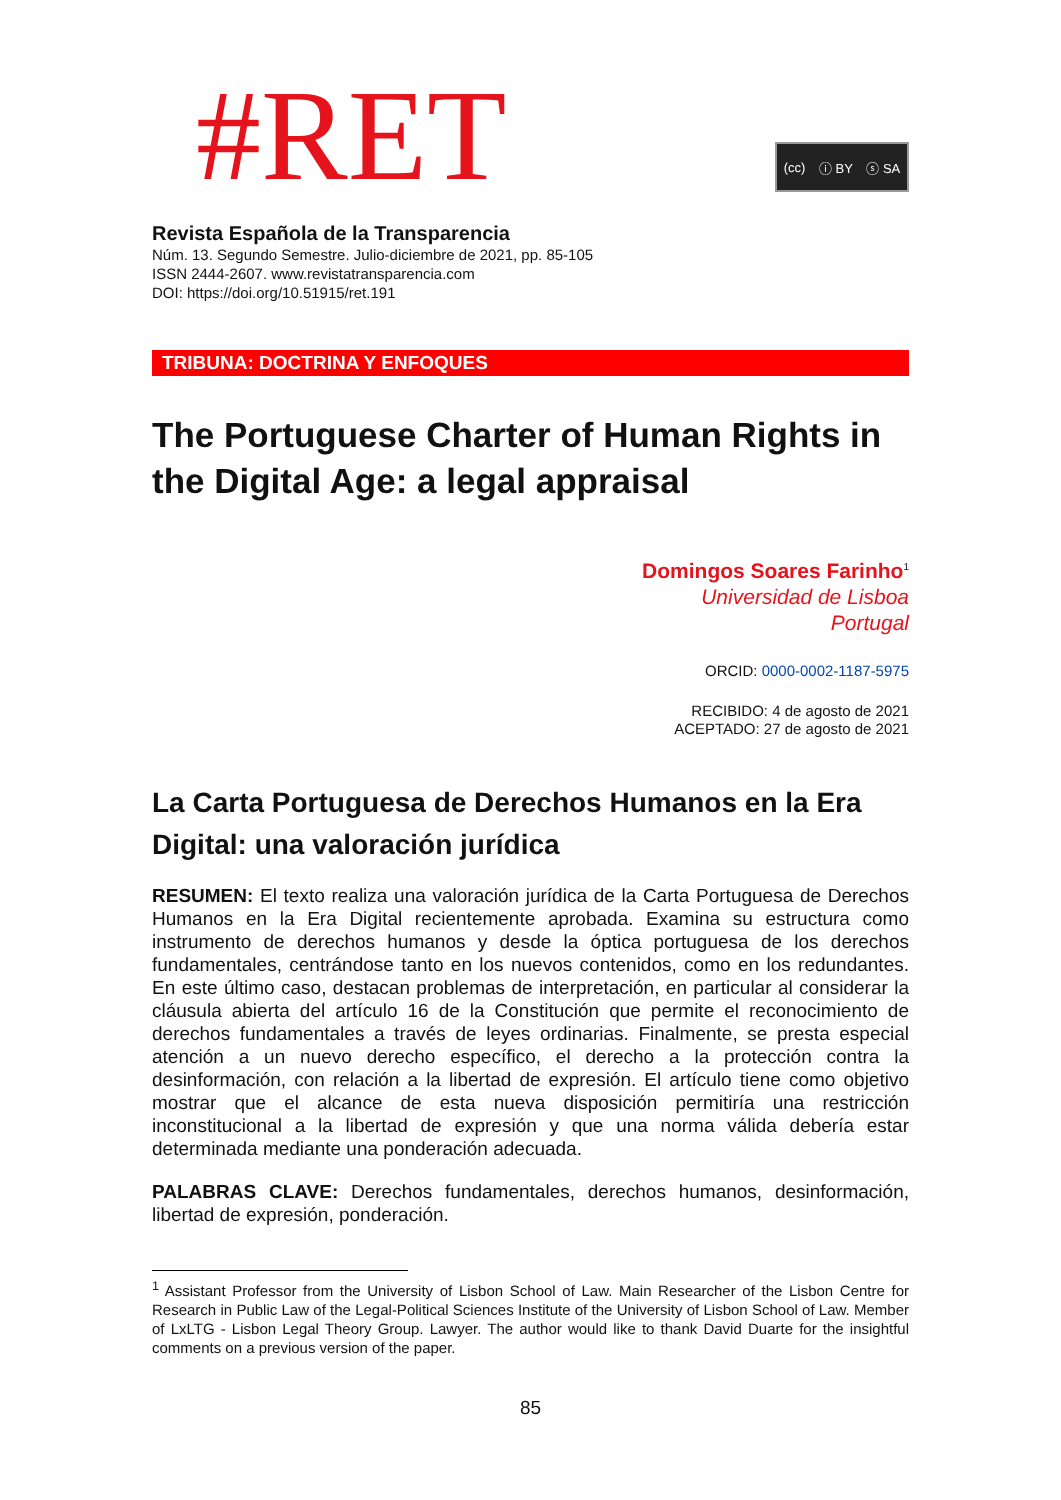#RET
(cc) ⓘ BY ⓢ SA
Revista Española de la Transparencia
Núm. 13. Segundo Semestre. Julio-diciembre de 2021, pp. 85-105
ISSN 2444-2607. www.revistatransparencia.com
DOI: https://doi.org/10.51915/ret.191
TRIBUNA: DOCTRINA Y ENFOQUES
The Portuguese Charter of Human Rights in the Digital Age: a legal appraisal
Domingos Soares Farinho<sup>1</sup>
Universidad de Lisboa
Portugal
ORCID: 0000-0002-1187-5975
RECIBIDO: 4 de agosto de 2021
ACEPTADO: 27 de agosto de 2021
La Carta Portuguesa de Derechos Humanos en la Era Digital: una valoración jurídica
RESUMEN: El texto realiza una valoración jurídica de la Carta Portuguesa de Derechos Humanos en la Era Digital recientemente aprobada. Examina su estructura como instrumento de derechos humanos y desde la óptica portuguesa de los derechos fundamentales, centrándose tanto en los nuevos contenidos, como en los redundantes. En este último caso, destacan problemas de interpretación, en particular al considerar la cláusula abierta del artículo 16 de la Constitución que permite el reconocimiento de derechos fundamentales a través de leyes ordinarias. Finalmente, se presta especial atención a un nuevo derecho específico, el derecho a la protección contra la desinformación, con relación a la libertad de expresión. El artículo tiene como objetivo mostrar que el alcance de esta nueva disposición permitiría una restricción inconstitucional a la libertad de expresión y que una norma válida debería estar determinada mediante una ponderación adecuada.
PALABRAS CLAVE: Derechos fundamentales, derechos humanos, desinformación, libertad de expresión, ponderación.
<sup>1</sup> Assistant Professor from the University of Lisbon School of Law. Main Researcher of the Lisbon Centre for Research in Public Law of the Legal-Political Sciences Institute of the University of Lisbon School of Law. Member of LxLTG - Lisbon Legal Theory Group. Lawyer. The author would like to thank David Duarte for the insightful comments on a previous version of the paper.
85